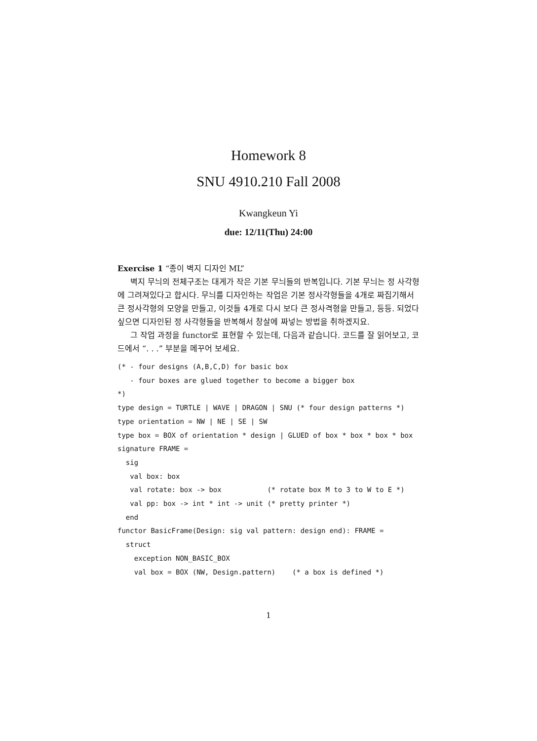Homework 8
SNU 4910.210 Fall 2008
Kwangkeun Yi
due: 12/11(Thu) 24:00
Exercise 1 “종이 벽지 디자인 ML”
벽지 무늬의 전체구조는 대게가 작은 기본 무늬들의 반복입니다. 기본 무늬는 정 사각형에 그려져있다고 합시다. 무늬를 디자인하는 작업은 기본 정사각형들을 4개로 짜집기해서 큰 정사각형의 모양을 만들고, 이것들 4개로 다시 보다 큰 정사격형을 만들고, 등등. 되었다 싶으면 디자인된 정 사각형들을 반복해서 창살에 짜넣는 방법을 취하겠지요.
그 작업 과정을 functor로 표현할 수 있는데, 다음과 같습니다. 코드를 잘 읽어보고, 코드에서 “. . .” 부분을 메꾸어 보세요.
(* - four designs (A,B,C,D) for basic box
   - four boxes are glued together to become a bigger box
*)
type design = TURTLE | WAVE | DRAGON | SNU (* four design patterns *)
type orientation = NW | NE | SE | SW
type box = BOX of orientation * design | GLUED of box * box * box * box
signature FRAME =
  sig
   val box: box
   val rotate: box -> box           (* rotate box M to 3 to W to E *)
   val pp: box -> int * int -> unit (* pretty printer *)
  end
functor BasicFrame(Design: sig val pattern: design end): FRAME =
  struct
    exception NON_BASIC_BOX
    val box = BOX (NW, Design.pattern)    (* a box is defined *)
1